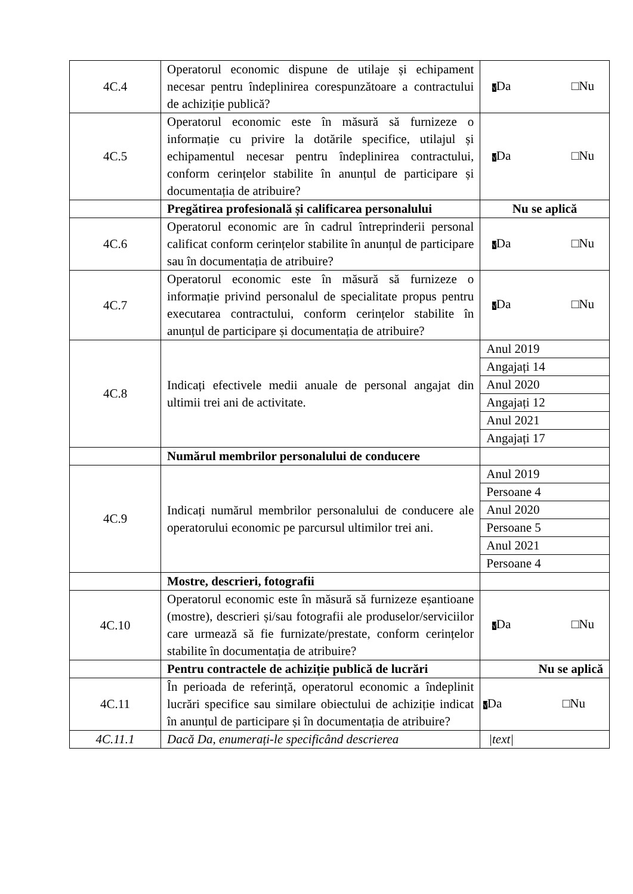| 4C.4 | Operatorul economic dispune de utilaje și echipament necesar pentru îndeplinirea corespunzătoare a contractului de achiziție publică? | √ Da □Nu |
| 4C.5 | Operatorul economic este în măsură să furnizeze o informație cu privire la dotările specifice, utilajul și echipamentul necesar pentru îndeplinirea contractului, conform cerințelor stabilite în anunțul de participare și documentația de atribuire? | √ Da □Nu |
| | Pregătirea profesională și calificarea personalului | Nu se aplică |
| 4C.6 | Operatorul economic are în cadrul întreprinderii personal calificat conform cerințelor stabilite în anunțul de participare sau în documentația de atribuire? | √ Da □Nu |
| 4C.7 | Operatorul economic este în măsură să furnizeze o informație privind personalul de specialitate propus pentru executarea contractului, conform cerințelor stabilite în anunțul de participare și documentația de atribuire? | √ Da □Nu |
| 4C.8 | Indicați efectivele medii anuale de personal angajat din ultimii trei ani de activitate. | Anul 2019 Angajați 14 Anul 2020 Angajați 12 Anul 2021 Angajați 17 |
| | Numărul membrilor personalului de conducere | |
| 4C.9 | Indicați numărul membrilor personalului de conducere ale operatorului economic pe parcursul ultimilor trei ani. | Anul 2019 Persoane 4 Anul 2020 Persoane 5 Anul 2021 Persoane 4 |
| | Mostre, descrieri, fotografii | |
| 4C.10 | Operatorul economic este în măsură să furnizeze eșantioane (mostre), descrieri și/sau fotografii ale produselor/serviciilor care urmează să fie furnizate/prestate, conform cerințelor stabilite în documentația de atribuire? | √ Da □Nu |
| | Pentru contractele de achiziție publică de lucrări | Nu se aplică |
| 4C.11 | În perioada de referință, operatorul economic a îndeplinit lucrări specifice sau similare obiectului de achiziție indicat în anunțul de participare și în documentația de atribuire? | √ Da □Nu |
| 4C.11.1 | Dacă Da, enumerați-le specificând descrierea | /text/ |